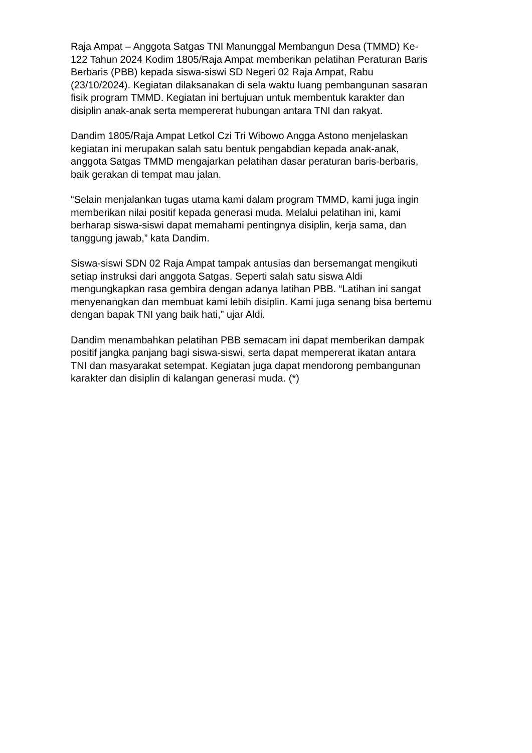Raja Ampat – Anggota Satgas TNI Manunggal Membangun Desa (TMMD) Ke- 122 Tahun 2024 Kodim 1805/Raja Ampat memberikan pelatihan Peraturan Baris Berbaris (PBB) kepada siswa-siswi SD Negeri 02 Raja Ampat, Rabu (23/10/2024). Kegiatan dilaksanakan di sela waktu luang pembangunan sasaran fisik program TMMD. Kegiatan ini bertujuan untuk membentuk karakter dan disiplin anak-anak serta mempererat hubungan antara TNI dan rakyat.
Dandim 1805/Raja Ampat Letkol Czi Tri Wibowo Angga Astono menjelaskan kegiatan ini merupakan salah satu bentuk pengabdian kepada anak-anak, anggota Satgas TMMD mengajarkan pelatihan dasar peraturan baris-berbaris, baik gerakan di tempat mau jalan.
“Selain menjalankan tugas utama kami dalam program TMMD, kami juga ingin memberikan nilai positif kepada generasi muda. Melalui pelatihan ini, kami berharap siswa-siswi dapat memahami pentingnya disiplin, kerja sama, dan tanggung jawab,” kata Dandim.
Siswa-siswi SDN 02 Raja Ampat tampak antusias dan bersemangat mengikuti setiap instruksi dari anggota Satgas. Seperti salah satu siswa Aldi mengungkapkan rasa gembira dengan adanya latihan PBB. “Latihan ini sangat menyenangkan dan membuat kami lebih disiplin. Kami juga senang bisa bertemu dengan bapak TNI yang baik hati,” ujar Aldi.
Dandim menambahkan pelatihan PBB semacam ini dapat memberikan dampak positif jangka panjang bagi siswa-siswi, serta dapat mempererat ikatan antara TNI dan masyarakat setempat. Kegiatan juga dapat mendorong pembangunan karakter dan disiplin di kalangan generasi muda. (*)